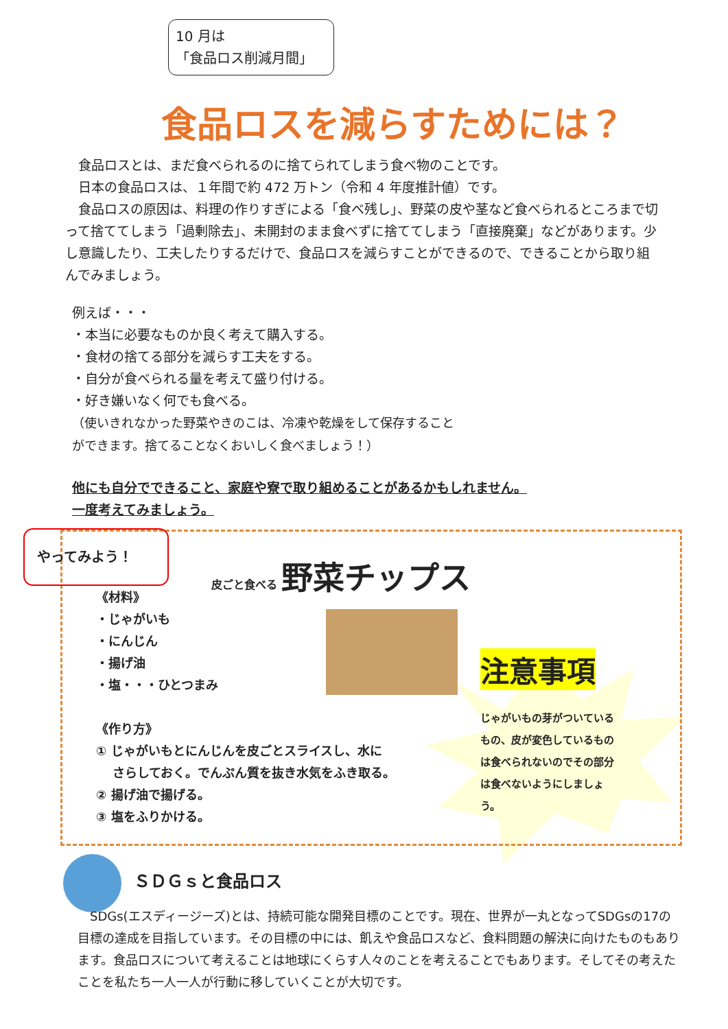10 月は
「食品ロス削減月間」
食品ロスを減らすためには？
　食品ロスとは、まだ食べられるのに捨てられてしまう食べ物のことです。
　日本の食品ロスは、１年間で約 472 万トン（令和 4 年度推計値）です。
　食品ロスの原因は、料理の作りすぎによる「食べ残し」、野菜の皮や茎など食べられるところまで切って捨ててしまう「過剰除去」、未開封のまま食べずに捨ててしまう「直接廃棄」などがあります。少し意識したり、工夫したりするだけで、食品ロスを減らすことができるので、できることから取り組んでみましょう。
例えば・・・
・本当に必要なものか良く考えて購入する。
・食材の捨てる部分を減らす工夫をする。
・自分が食べられる量を考えて盛り付ける。
・好き嫌いなく何でも食べる。
（使いきれなかった野菜やきのこは、冷凍や乾燥をして保存することができます。捨てることなくおいしく食べましょう！）
他にも自分でできること、家庭や寮で取り組めることがあるかもしれません。
一度考えてみましょう。
やってみよう！
皮ごと食べる 野菜チップス
《材料》
・じゃがいも
・にんじん
・揚げ油
・塩・・・ひとつまみ
《作り方》
① じゃがいもとにんじんを皮ごとスライスし、水に
　 さらしておく。でんぷん質を抜き水気をふき取る。
② 揚げ油で揚げる。
③ 塩をふりかける。
注意事項
じゃがいもの芽がついているもの、皮が変色しているものは食べられないのでその部分は食べないようにしましょう。
ＳＤＧｓと食品ロス
　SDGs(エスディージーズ)とは、持続可能な開発目標のことです。現在、世界が一丸となってSDGsの17の目標の達成を目指しています。その目標の中には、飢えや食品ロスなど、食料問題の解決に向けたものもあります。食品ロスについて考えることは地球にくらす人々のことを考えることでもあります。そしてその考えたことを私たち一人一人が行動に移していくことが大切です。